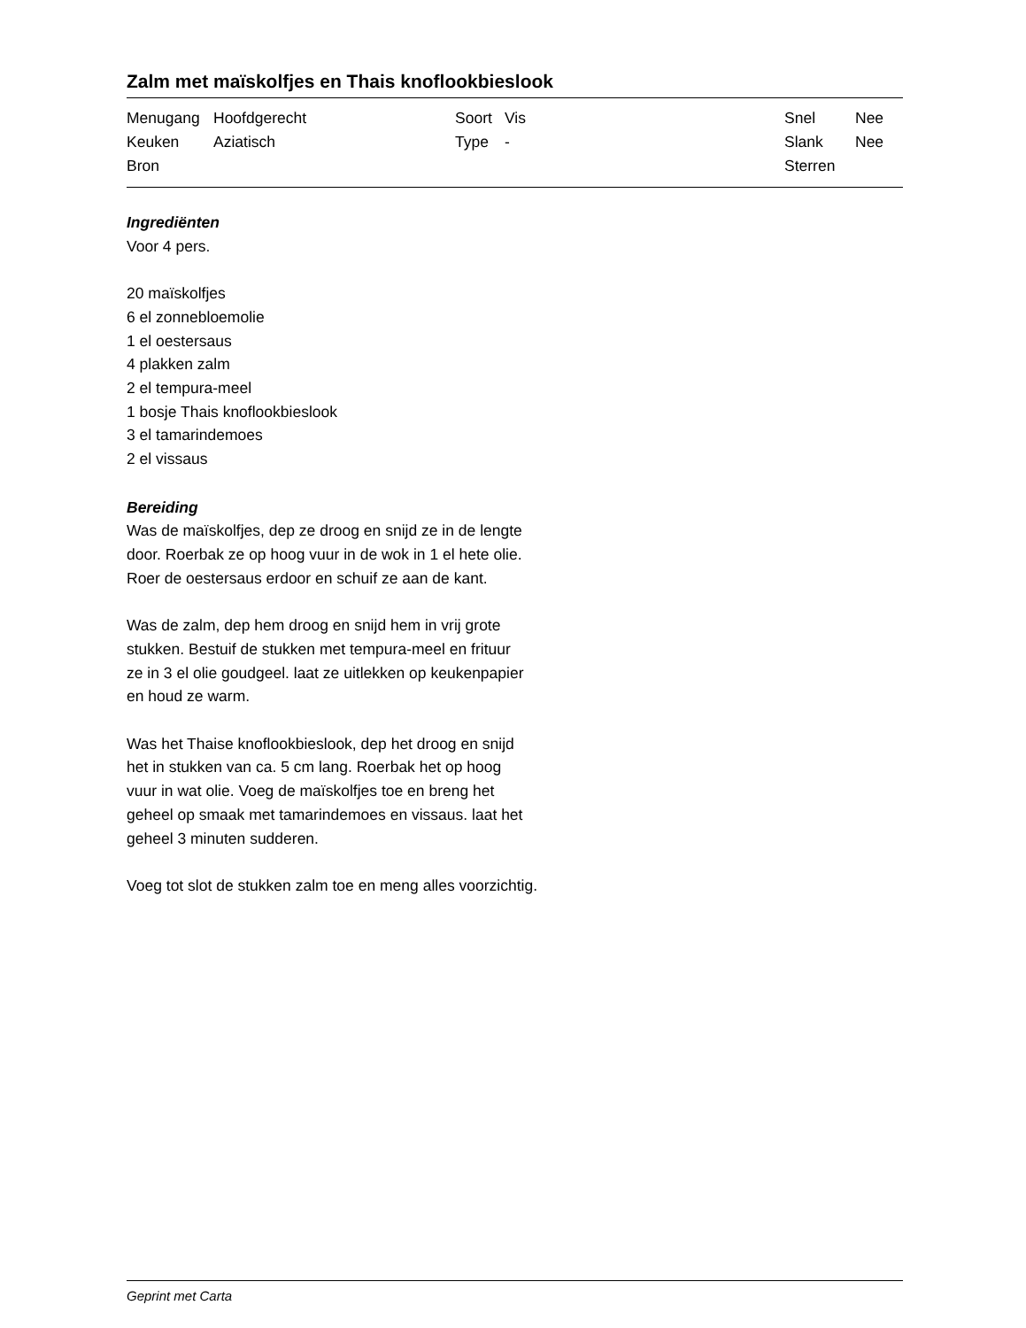Zalm met maïskolfjes en Thais knoflookbieslook
| Menugang | Hoofdgerecht | Soort | Vis | Snel | Nee |
| Keuken | Aziatisch | Type | - | Slank | Nee |
| Bron | | | | Sterren | |
Ingrediënten
Voor 4 pers.
20 maïskolfjes
6 el zonnebloemolie
1 el oestersaus
4 plakken zalm
2 el tempura-meel
1 bosje Thais knoflookbieslook
3 el tamarindemoes
2 el vissaus
Bereiding
Was de maïskolfjes, dep ze droog en snijd ze in de lengte
door. Roerbak ze op hoog vuur in de wok in 1 el hete olie.
Roer de oestersaus erdoor en schuif ze aan de kant.
Was de zalm, dep hem droog en snijd hem in vrij grote
stukken. Bestuif de stukken met tempura-meel en frituur
ze in 3 el olie goudgeel. laat ze uitlekken op keukenpapier
en houd ze warm.
Was het Thaise knoflookbieslook, dep het droog en snijd
het in stukken van ca. 5 cm lang. Roerbak het op hoog
vuur in wat olie. Voeg de maïskolfjes toe en breng het
geheel op smaak met tamarindemoes en vissaus. laat het
geheel 3 minuten sudderen.
Voeg tot slot de stukken zalm toe en meng alles voorzichtig.
Geprint met Carta